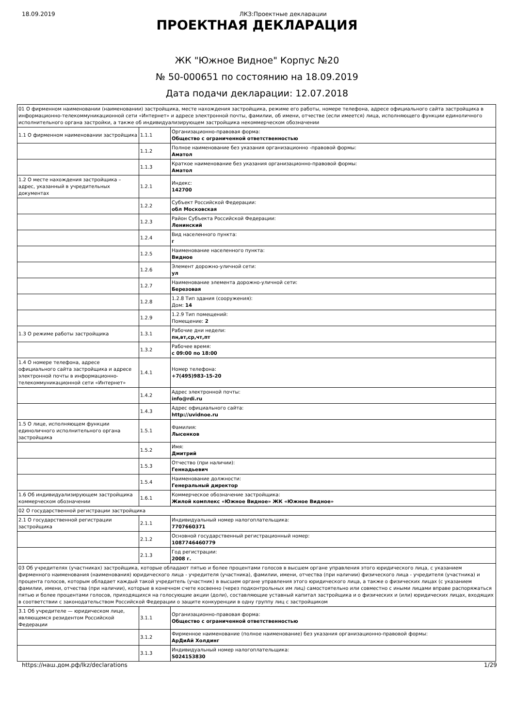18.09.2019 ЛКЗ:Проектные декларации
ПРОЕКТНАЯ ДЕКЛАРАЦИЯ
ЖК "Южное Видное" Корпус №20
№ 50-000651 по состоянию на 18.09.2019
Дата подачи декларации: 12.07.2018
| 01 О фирменном наименовании (наименовании) застройщика, месте нахождения застройщика, режиме его работы, номере телефона, адресе официального сайта застройщика в информационно-телекоммуникационной сети «Интернет» и адресе электронной почты, фамилии, об имени, отчестве (если имеется) лица, исполняющего функции единоличного исполнительного органа застройки, а также об индивидуализирующем застройщика некоммерческом обозначении | | |
| 1.1 О фирменном наименовании застройщика | 1.1.1 | Организационно-правовая форма: Общество с ограниченной ответственностью |
| | 1.1.2 | Полное наименование без указания организационно -правовой формы: Аматол |
| | 1.1.3 | Краткое наименование без указания организационно-правовой формы: Аматол |
| 1.2 О месте нахождения застройщика – адрес, указанный в учредительных документах | 1.2.1 | Индекс: 142700 |
| | 1.2.2 | Субъект Российской Федерации: обл Московская |
| | 1.2.3 | Район Субъекта Российской Федерации: Ленинский |
| | 1.2.4 | Вид населенного пункта: г |
| | 1.2.5 | Наименование населенного пункта: Видное |
| | 1.2.6 | Элемент дорожно-уличной сети: ул |
| | 1.2.7 | Наименование элемента дорожно-уличной сети: Березовая |
| | 1.2.8 | 1.2.8 Тип здания (сооружения): Дом: 14 |
| | 1.2.9 | 1.2.9 Тип помещений: Помещение: 2 |
| 1.3 О режиме работы застройщика | 1.3.1 | Рабочие дни недели: пн,вт,ср,чт,пт |
| | 1.3.2 | Рабочее время: с 09:00 по 18:00 |
| 1.4 О номере телефона, адресе официального сайта застройщика и адресе электронной почты в информационно-телекоммуникационной сети «Интернет» | 1.4.1 | Номер телефона: +7(495)983-15-20 |
| | 1.4.2 | Адрес электронной почты: info@rdi.ru |
| | 1.4.3 | Адрес официального сайта: http://uvidnoe.ru |
| 1.5 О лице, исполняющем функции единоличного исполнительного органа застройщика | 1.5.1 | Фамилия: Лысенков |
| | 1.5.2 | Имя: Дмитрий |
| | 1.5.3 | Отчество (при наличии): Геннадьевич |
| | 1.5.4 | Наименование должности: Генеральный директор |
| 1.6 Об индивидуализирующем застройщика коммерческом обозначении | 1.6.1 | Коммерческое обозначение застройщика: Жилой комплекс «Южное Видное» ЖК «Южное Видное» |
| 02 О государственной регистрации застройщика | | |
| 2.1 О государственной регистрации застройщика | 2.1.1 | Индивидуальный номер налогоплательщика: 7707660371 |
| | 2.1.2 | Основной государственный регистрационный номер: 1087746460779 |
| | 2.1.3 | Год регистрации: 2008 г. |
| 03 Об учредителях (участниках) застройщика, которые обладают пятью и более процентами голосов в высшем органе управления этого юридического лица, с указанием фирменного наименования (наименования) юридического лица - учредителя (участника), фамилии, имени, отчества (при наличии) физического лица - учредителя (участника) и процента голосов, которым обладает каждый такой учредитель (участник) в высшем органе управления этого юридического лица, а также о физических лицах (с указанием фамилии, имени, отчества (при наличии), которые в конечном счете косвенно (через подконтрольных им лиц) самостоятельно или совместно с иными лицами вправе распоряжаться пятью и более процентами голосов, приходящихся на голосующие акции (доли), составляющие уставный капитал застройщика и о физических и (или) юридических лицах, входящих в соответствии с законодательством Российской Федерации о защите конкуренции в одну группу лиц с застройщиком | | |
| 3.1 Об учредителе — юридическом лице, являющемся резидентом Российской Федерации | 3.1.1 | Организационно-правовая форма: Общество с ограниченной ответственностью |
| | 3.1.2 | Фирменное наименование (полное наименование) без указания организационно-правовой формы: АрДиАй Холдинг |
| | 3.1.3 | Индивидуальный номер налогоплательщика: 5024153830 |
https://наш.дом.рф/lkz/declarations 1/29